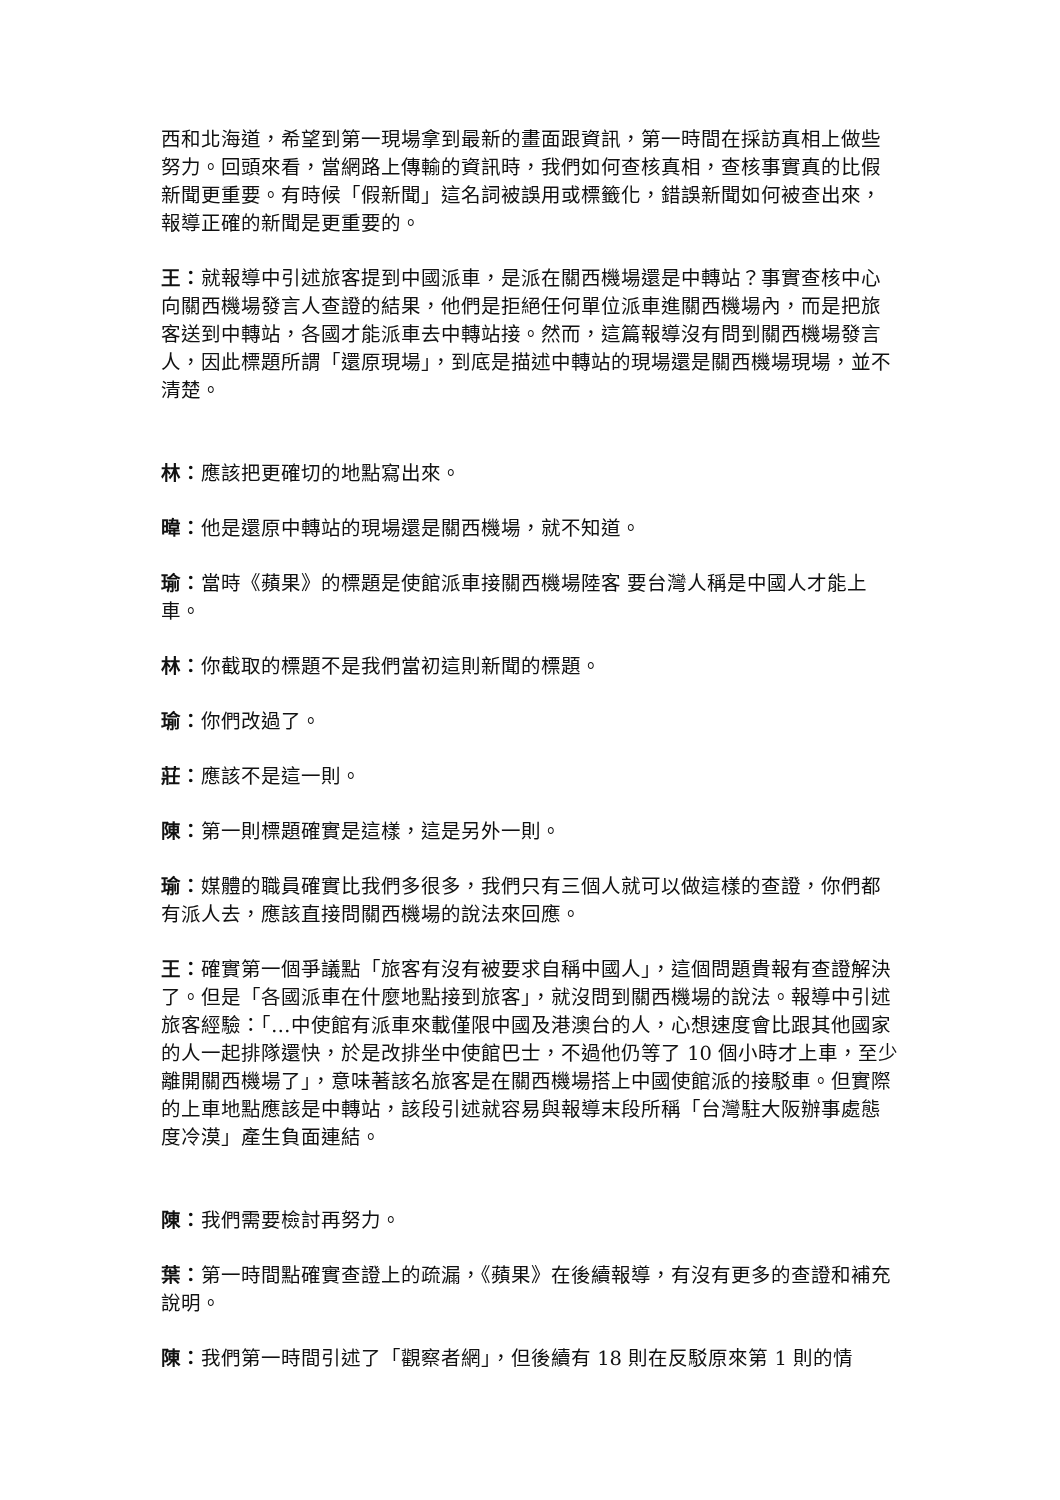西和北海道，希望到第一現場拿到最新的畫面跟資訊，第一時間在採訪真相上做些努力。回頭來看，當網路上傳輸的資訊時，我們如何查核真相，查核事實真的比假新聞更重要。有時候「假新聞」這名詞被誤用或標籤化，錯誤新聞如何被查出來，報導正確的新聞是更重要的。
王：就報導中引述旅客提到中國派車，是派在關西機場還是中轉站？事實查核中心向關西機場發言人查證的結果，他們是拒絕任何單位派車進關西機場內，而是把旅客送到中轉站，各國才能派車去中轉站接。然而，這篇報導沒有問到關西機場發言人，因此標題所謂「還原現場」，到底是描述中轉站的現場還是關西機場現場，並不清楚。
林：應該把更確切的地點寫出來。
暐：他是還原中轉站的現場還是關西機場，就不知道。
瑜：當時《蘋果》的標題是使館派車接關西機場陸客 要台灣人稱是中國人才能上車。
林：你截取的標題不是我們當初這則新聞的標題。
瑜：你們改過了。
莊：應該不是這一則。
陳：第一則標題確實是這樣，這是另外一則。
瑜：媒體的職員確實比我們多很多，我們只有三個人就可以做這樣的查證，你們都有派人去，應該直接問關西機場的說法來回應。
王：確實第一個爭議點「旅客有沒有被要求自稱中國人」，這個問題貴報有查證解決了。但是「各國派車在什麼地點接到旅客」，就沒問到關西機場的說法。報導中引述旅客經驗：「…中使館有派車來載僅限中國及港澳台的人，心想速度會比跟其他國家的人一起排隊還快，於是改排坐中使館巴士，不過他仍等了 10 個小時才上車，至少離開關西機場了」，意味著該名旅客是在關西機場搭上中國使館派的接駁車。但實際的上車地點應該是中轉站，該段引述就容易與報導末段所稱「台灣駐大阪辦事處態度冷漠」產生負面連結。
陳：我們需要檢討再努力。
葉：第一時間點確實查證上的疏漏，《蘋果》在後續報導，有沒有更多的查證和補充說明。
陳：我們第一時間引述了「觀察者網」，但後續有 18 則在反駁原來第 1 則的情